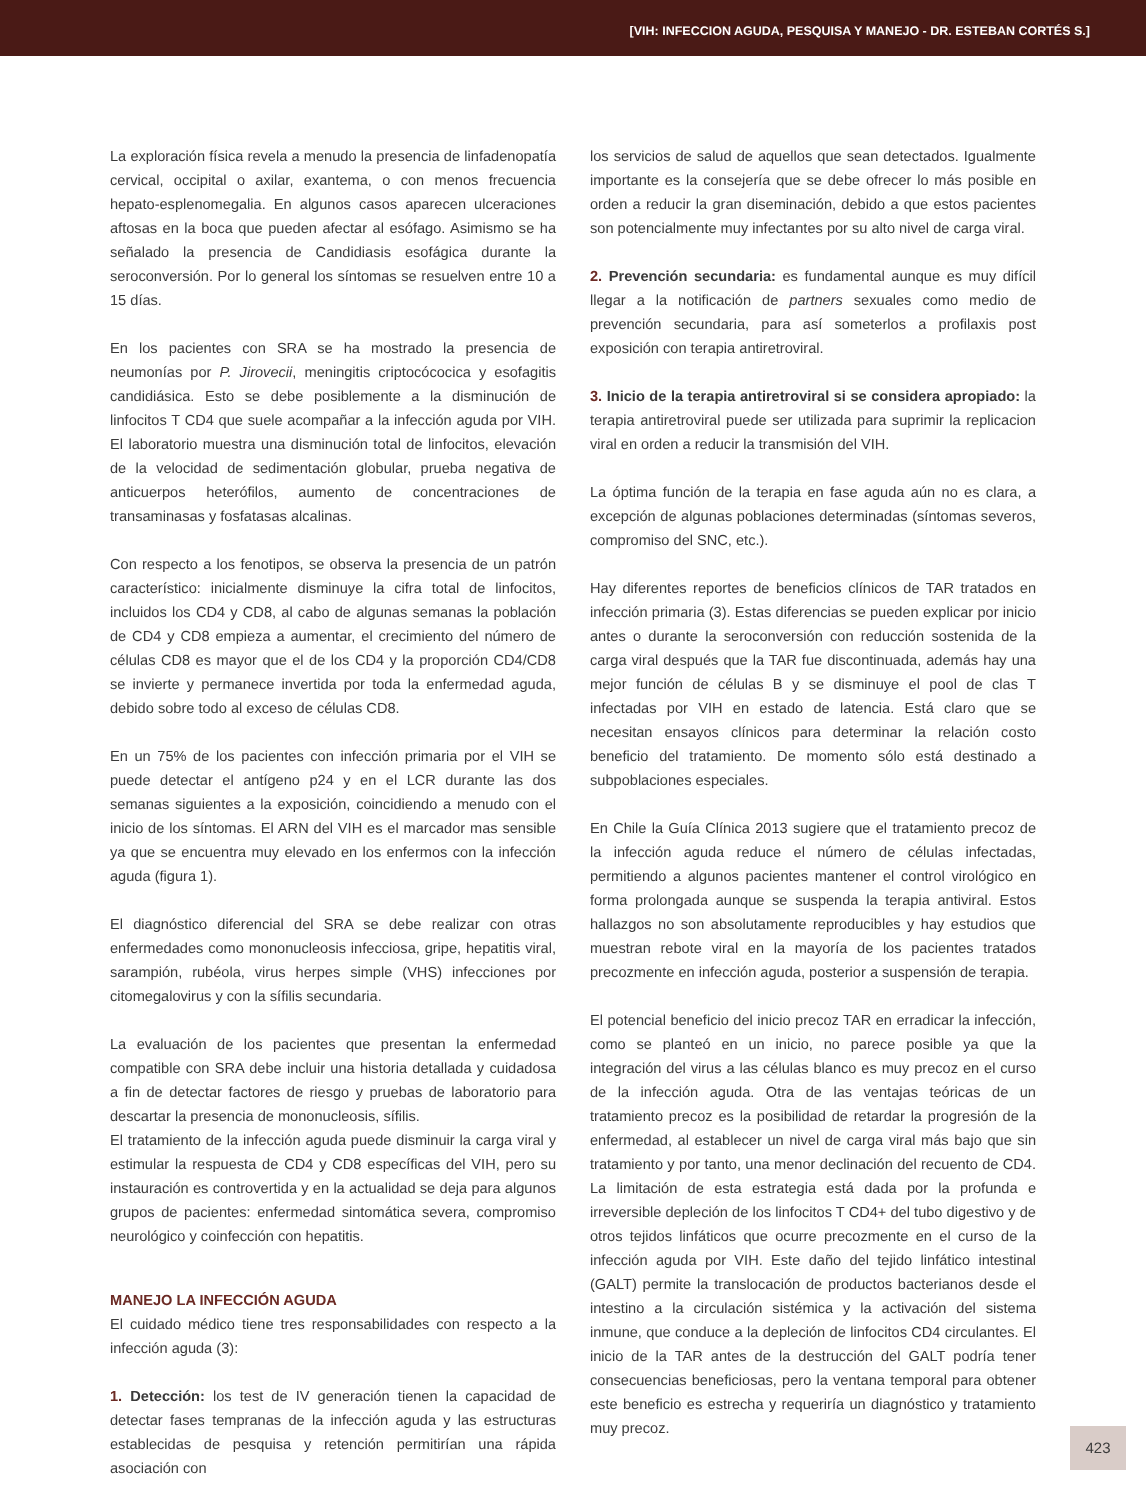[VIH: INFECCION AGUDA, PESQUISA Y MANEJO - DR. ESTEBAN CORTÉS S.]
La exploración física revela a menudo la presencia de linfadenopatía cervical, occipital o axilar, exantema, o con menos frecuencia hepato-esplenomegalia. En algunos casos aparecen ulceraciones aftosas en la boca que pueden afectar al esófago. Asimismo se ha señalado la presencia de Candidiasis esofágica durante la seroconversión. Por lo general los síntomas se resuelven entre 10 a 15 días.
En los pacientes con SRA se ha mostrado la presencia de neumonías por P. Jirovecii, meningitis criptocócocica y esofagitis candidiásica. Esto se debe posiblemente a la disminución de linfocitos T CD4 que suele acompañar a la infección aguda por VIH. El laboratorio muestra una disminución total de linfocitos, elevación de la velocidad de sedimentación globular, prueba negativa de anticuerpos heterófilos, aumento de concentraciones de transaminasas y fosfatasas alcalinas.
Con respecto a los fenotipos, se observa la presencia de un patrón característico: inicialmente disminuye la cifra total de linfocitos, incluidos los CD4 y CD8, al cabo de algunas semanas la población de CD4 y CD8 empieza a aumentar, el crecimiento del número de células CD8 es mayor que el de los CD4 y la proporción CD4/CD8 se invierte y permanece invertida por toda la enfermedad aguda, debido sobre todo al exceso de células CD8.
En un 75% de los pacientes con infección primaria por el VIH se puede detectar el antígeno p24 y en el LCR durante las dos semanas siguientes a la exposición, coincidiendo a menudo con el inicio de los síntomas. El ARN del VIH es el marcador mas sensible ya que se encuentra muy elevado en los enfermos con la infección aguda (figura 1).
El diagnóstico diferencial del SRA se debe realizar con otras enfermedades como mononucleosis infecciosa, gripe, hepatitis viral, sarampión, rubéola, virus herpes simple (VHS) infecciones por citomegalovirus y con la sífilis secundaria.
La evaluación de los pacientes que presentan la enfermedad compatible con SRA debe incluir una historia detallada y cuidadosa a fin de detectar factores de riesgo y pruebas de laboratorio para descartar la presencia de mononucleosis, sífilis.
El tratamiento de la infección aguda puede disminuir la carga viral y estimular la respuesta de CD4 y CD8 específicas del VIH, pero su instauración es controvertida y en la actualidad se deja para algunos grupos de pacientes: enfermedad sintomática severa, compromiso neurológico y coinfección con hepatitis.
MANEJO LA INFECCIÓN AGUDA
El cuidado médico tiene tres responsabilidades con respecto a la infección aguda (3):
1. Detección: los test de IV generación tienen la capacidad de detectar fases tempranas de la infección aguda y las estructuras establecidas de pesquisa y retención permitirían una rápida asociación con
los servicios de salud de aquellos que sean detectados. Igualmente importante es la consejería que se debe ofrecer lo más posible en orden a reducir la gran diseminación, debido a que estos pacientes son potencialmente muy infectantes por su alto nivel de carga viral.
2. Prevención secundaria: es fundamental aunque es muy difícil llegar a la notificación de partners sexuales como medio de prevención secundaria, para así someterlos a profilaxis post exposición con terapia antiretroviral.
3. Inicio de la terapia antiretroviral si se considera apropiado: la terapia antiretroviral puede ser utilizada para suprimir la replicacion viral en orden a reducir la transmisión del VIH.
La óptima función de la terapia en fase aguda aún no es clara, a excepción de algunas poblaciones determinadas (síntomas severos, compromiso del SNC, etc.).
Hay diferentes reportes de beneficios clínicos de TAR tratados en infección primaria (3). Estas diferencias se pueden explicar por inicio antes o durante la seroconversión con reducción sostenida de la carga viral después que la TAR fue discontinuada, además hay una mejor función de células B y se disminuye el pool de clas T infectadas por VIH en estado de latencia. Está claro que se necesitan ensayos clínicos para determinar la relación costo beneficio del tratamiento. De momento sólo está destinado a subpoblaciones especiales.
En Chile la Guía Clínica 2013 sugiere que el tratamiento precoz de la infección aguda reduce el número de células infectadas, permitiendo a algunos pacientes mantener el control virológico en forma prolongada aunque se suspenda la terapia antiviral. Estos hallazgos no son absolutamente reproducibles y hay estudios que muestran rebote viral en la mayoría de los pacientes tratados precozmente en infección aguda, posterior a suspensión de terapia.
El potencial beneficio del inicio precoz TAR en erradicar la infección, como se planteó en un inicio, no parece posible ya que la integración del virus a las células blanco es muy precoz en el curso de la infección aguda. Otra de las ventajas teóricas de un tratamiento precoz es la posibilidad de retardar la progresión de la enfermedad, al establecer un nivel de carga viral más bajo que sin tratamiento y por tanto, una menor declinación del recuento de CD4. La limitación de esta estrategia está dada por la profunda e irreversible depleción de los linfocitos T CD4+ del tubo digestivo y de otros tejidos linfáticos que ocurre precozmente en el curso de la infección aguda por VIH. Este daño del tejido linfático intestinal (GALT) permite la translocación de productos bacterianos desde el intestino a la circulación sistémica y la activación del sistema inmune, que conduce a la depleción de linfocitos CD4 circulantes. El inicio de la TAR antes de la destrucción del GALT podría tener consecuencias beneficiosas, pero la ventana temporal para obtener este beneficio es estrecha y requeriría un diagnóstico y tratamiento muy precoz.
423